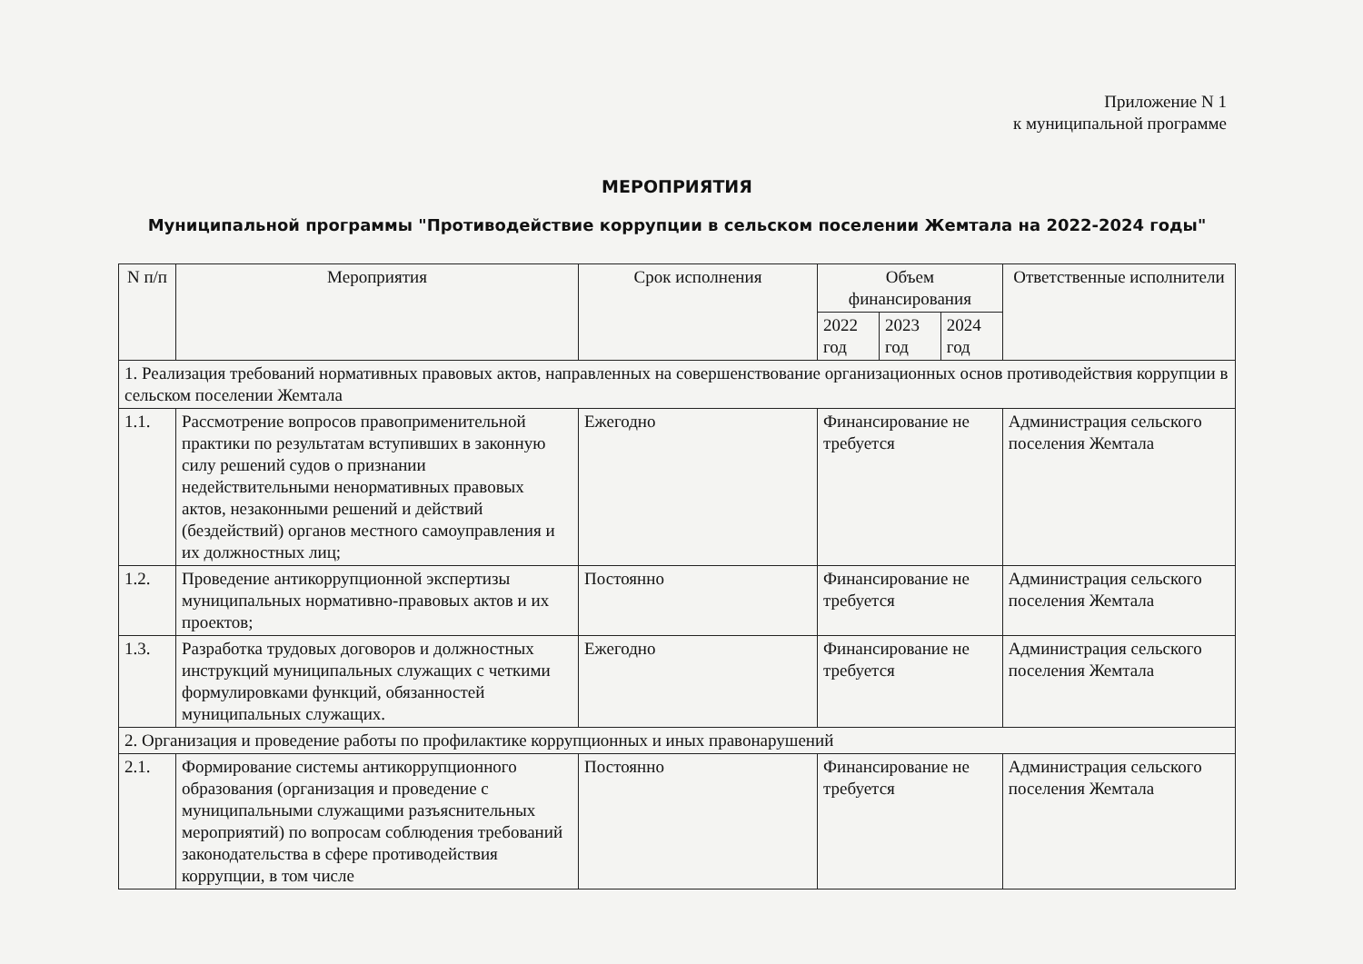Приложение N 1
к муниципальной программе
МЕРОПРИЯТИЯ
Муниципальной программы "Противодействие коррупции в сельском поселении Жемтала на 2022-2024 годы"
| N п/п | Мероприятия | Срок исполнения | Объем финансирования | | | Ответственные исполнители |
| --- | --- | --- | --- | --- | --- | --- |
| | | | 2022 год | 2023 год | 2024 год | |
| 1. Реализация требований нормативных правовых актов, направленных на совершенствование организационных основ противодействия коррупции в сельском поселении Жемтала | | | | | | |
| 1.1. | Рассмотрение вопросов правоприменительной практики по результатам вступивших в законную силу решений судов о признании недействительными ненормативных правовых актов, незаконными решений и действий (бездействий) органов местного самоуправления и их должностных лиц; | Ежегодно | Финансирование не требуется | | | Администрация сельского поселения Жемтала |
| 1.2. | Проведение антикоррупционной экспертизы муниципальных нормативно-правовых актов и их проектов; | Постоянно | Финансирование не требуется | | | Администрация сельского поселения Жемтала |
| 1.3. | Разработка трудовых договоров и должностных инструкций муниципальных служащих с четкими формулировками функций, обязанностей муниципальных служащих. | Ежегодно | Финансирование не требуется | | | Администрация сельского поселения Жемтала |
| 2. Организация и проведение работы по профилактике коррупционных и иных правонарушений | | | | | | |
| 2.1. | Формирование системы антикоррупционного образования (организация и проведение с муниципальными служащими разъяснительных мероприятий) по вопросам соблюдения требований законодательства в сфере противодействия коррупции, в том числе | Постоянно | Финансирование не требуется | | | Администрация сельского поселения Жемтала |